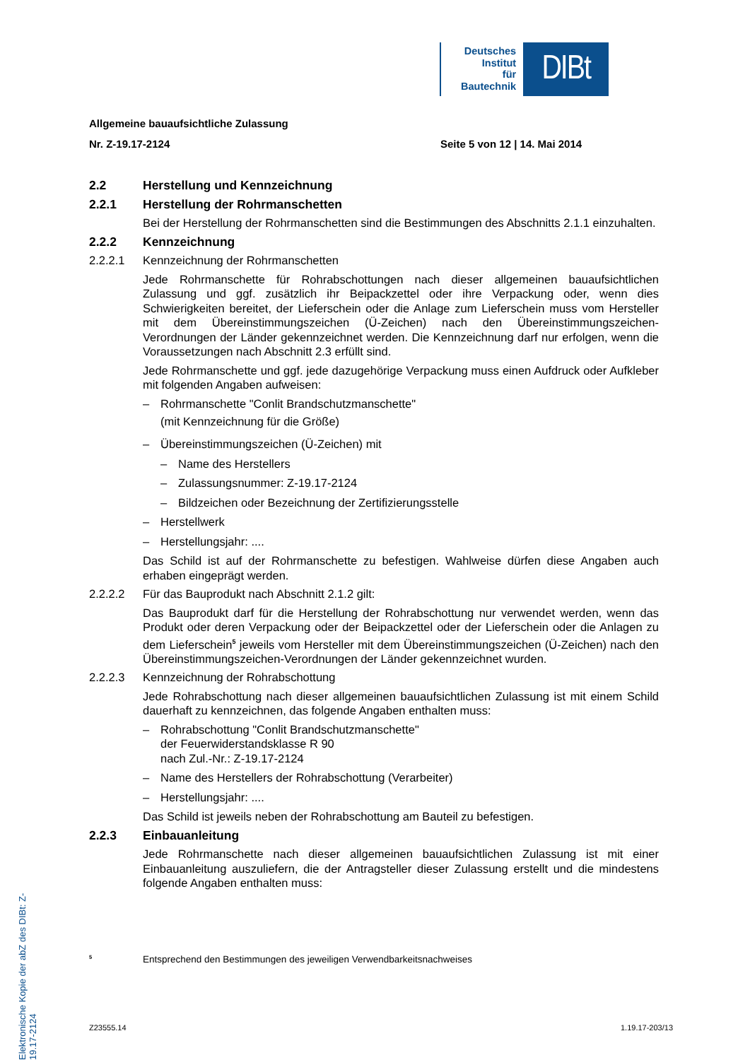Deutsches
Institut
für
Bautechnik
DIBt
Elektronische Kopie der abZ des DIBt: Z-19.17-2124
Allgemeine bauaufsichtliche Zulassung
Nr. Z-19.17-2124 Seite 5 von 12 | 14. Mai 2014
2.2 Herstellung und Kennzeichnung
2.2.1 Herstellung der Rohrmanschetten
Bei der Herstellung der Rohrmanschetten sind die Bestimmungen des Abschnitts 2.1.1 einzuhalten.
2.2.2 Kennzeichnung
2.2.2.1 Kennzeichnung der Rohrmanschetten
Jede Rohrmanschette für Rohrabschottungen nach dieser allgemeinen bauaufsichtlichen Zulassung und ggf. zusätzlich ihr Beipackzettel oder ihre Verpackung oder, wenn dies Schwierigkeiten bereitet, der Lieferschein oder die Anlage zum Lieferschein muss vom Hersteller mit dem Übereinstimmungszeichen (Ü-Zeichen) nach den Übereinstimmungszeichen-Verordnungen der Länder gekennzeichnet werden. Die Kennzeichnung darf nur erfolgen, wenn die Voraussetzungen nach Abschnitt 2.3 erfüllt sind.
Jede Rohrmanschette und ggf. jede dazugehörige Verpackung muss einen Aufdruck oder Aufkleber mit folgenden Angaben aufweisen:
– Rohrmanschette "Conlit Brandschutzmanschette"
(mit Kennzeichnung für die Größe)
– Übereinstimmungszeichen (Ü-Zeichen) mit
– Name des Herstellers
– Zulassungsnummer: Z-19.17-2124
– Bildzeichen oder Bezeichnung der Zertifizierungsstelle
– Herstellwerk
– Herstellungsjahr: ....
Das Schild ist auf der Rohrmanschette zu befestigen. Wahlweise dürfen diese Angaben auch erhaben eingeprägt werden.
2.2.2.2 Für das Bauprodukt nach Abschnitt 2.1.2 gilt:
Das Bauprodukt darf für die Herstellung der Rohrabschottung nur verwendet werden, wenn das Produkt oder deren Verpackung oder der Beipackzettel oder der Lieferschein oder die Anlagen zu dem Lieferschein<sup>5</sup> jeweils vom Hersteller mit dem Übereinstimmungszeichen (Ü-Zeichen) nach den Übereinstimmungszeichen-Verordnungen der Länder gekennzeichnet wurden.
2.2.2.3 Kennzeichnung der Rohrabschottung
Jede Rohrabschottung nach dieser allgemeinen bauaufsichtlichen Zulassung ist mit einem Schild dauerhaft zu kennzeichnen, das folgende Angaben enthalten muss:
– Rohrabschottung "Conlit Brandschutzmanschette"
der Feuerwiderstandsklasse R 90
nach Zul.-Nr.: Z-19.17-2124
– Name des Herstellers der Rohrabschottung (Verarbeiter)
– Herstellungsjahr: ....
Das Schild ist jeweils neben der Rohrabschottung am Bauteil zu befestigen.
2.2.3 Einbauanleitung
Jede Rohrmanschette nach dieser allgemeinen bauaufsichtlichen Zulassung ist mit einer Einbauanleitung auszuliefern, die der Antragsteller dieser Zulassung erstellt und die mindestens folgende Angaben enthalten muss:
<sup>5</sup> Entsprechend den Bestimmungen des jeweiligen Verwendbarkeitsnachweises
Z23555.14 1.19.17-203/13